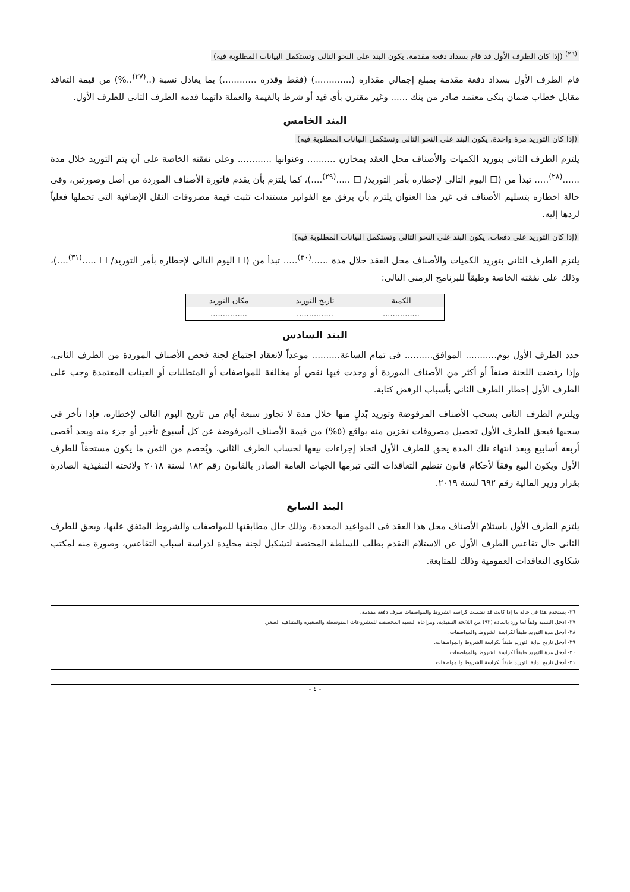<sup>(٢٦)</sup> (إذا كان الطرف الأول قد قام بسداد دفعة مقدمة، يكون البند على النحو التالى وتستكمل البيانات المطلوبة فيه)
قام الطرف الأول بسداد دفعة مقدمة بمبلغ إجمالي مقداره (.............) (فقط وقدره ............) بما يعادل نسبة (..<sup>(٢٧)</sup>..%) من قيمة التعاقد مقابل خطاب ضمان بنكى معتمد صادر من بنك ...... وغير مقترن بأى قيد أو شرط بالقيمة والعملة ذاتهما قدمه الطرف الثانى للطرف الأول.
البند الخامس
(إذا كان التوريد مرة واحدة، يكون البند على النحو التالى وتستكمل البيانات المطلوبة فيه)
يلتزم الطرف الثانى بتوريد الكميات والأصناف محل العقد بمخازن .......... وعنوانها ............ وعلى نفقته الخاصة على أن يتم التوريد خلال مدة ......<sup>(٢٨)</sup>..... تبدأ من (☐ اليوم التالى لإخطاره بأمر التوريد/ ☐ .....<sup>(٢٩)</sup>....)، كما يلتزم بأن يقدم فاتورة الأصناف الموردة من أصل وصورتين، وفى حالة اخطاره بتسليم الأصناف فى غير هذا العنوان يلتزم بأن يرفق مع الفواتير مستندات تثبت قيمة مصروفات النقل الإضافية التى تحملها فعلياً لردها إليه.
(إذا كان التوريد على دفعات، يكون البند على النحو التالى وتستكمل البيانات المطلوبة فيه)
يلتزم الطرف الثانى بتوريد الكميات والأصناف محل العقد خلال مدة ......<sup>(٣٠)</sup>..... تبدأ من (☐ اليوم التالى لإخطاره بأمر التوريد/ ☐ .....<sup>(٣١)</sup>....)، وذلك على نفقته الخاصة وطبقاً للبرنامج الزمنى التالى:
| الكمية | تاريخ التوريد | مكان التوريد |
| ............... | ............... | ............... |
البند السادس
حدد الطرف الأول يوم........... الموافق.......... فى تمام الساعة.......... موعداً لانعقاد اجتماع لجنة فحص الأصناف الموردة من الطرف الثانى، وإذا رفضت اللجنة صنفاً أو أكثر من الأصناف الموردة أو وجدت فيها نقص أو مخالفة للمواصفات أو المتطلبات أو العينات المعتمدة وجب على الطرف الأول إخطار الطرف الثانى بأسباب الرفض كتابة.
ويلتزم الطرف الثانى بسحب الأصناف المرفوضة وتوريد بّدلٍ منها خلال مدة لا تجاوز سبعة أيام من تاريخ اليوم التالى لإخطاره، فإذا تأخر فى سحبها فيحق للطرف الأول تحصيل مصروفات تخزين منه بواقع (٥%) من قيمة الأصناف المرفوضة عن كل أسبوع تأخير أو جزء منه وبحد أقصى أربعة أسابيع وبعد انتهاء تلك المدة يحق للطرف الأول اتخاذ إجراءات بيعها لحساب الطرف الثانى، ويُخصم من الثمن ما يكون مستحقاً للطرف الأول ويكون البيع وفقاً لأحكام قانون تنظيم التعاقدات التى تبرمها الجهات العامة الصادر بالقانون رقم ١٨٢ لسنة ٢٠١٨ ولائحته التنفيذية الصادرة بقرار وزير المالية رقم ٦٩٢ لسنة ٢٠١٩.
البند السابع
يلتزم الطرف الأول باستلام الأصناف محل هذا العقد فى المواعيد المحددة، وذلك حال مطابقتها للمواصفات والشروط المتفق عليها، ويحق للطرف الثانى حال تقاعس الطرف الأول عن الاستلام التقدم بطلب للسلطة المختصة لتشكيل لجنة محايدة لدراسة أسباب التقاعس، وصورة منه لمكتب شكاوى التعاقدات العمومية وذلك للمتابعة.
٢٦- يستخدم هذا فى حالة ما إذا كانت قد تضمنت كراسة الشروط والمواصفات صرف دفعة مقدمة.
٢٧- ادخل النسبة وفقاً لما ورد بالمادة (٩٢) من اللائحة التنفيذية، ومراعاة النسبة المخصصة للمشروعات المتوسطة والصغيرة والمتناهية الصغر.
٢٨- أدخل مدة التوريد طبقاً لكراسة الشروط والمواصفات.
٢٩- أدخل تاريخ بداية التوريد طبقاً لكراسة الشروط والمواصفات.
٣٠- أدخل مدة التوريد طبقاً لكراسة الشروط والمواصفات.
٣١- أدخل تاريخ بداية التوريد طبقاً لكراسة الشروط والمواصفات.
- ٤ -